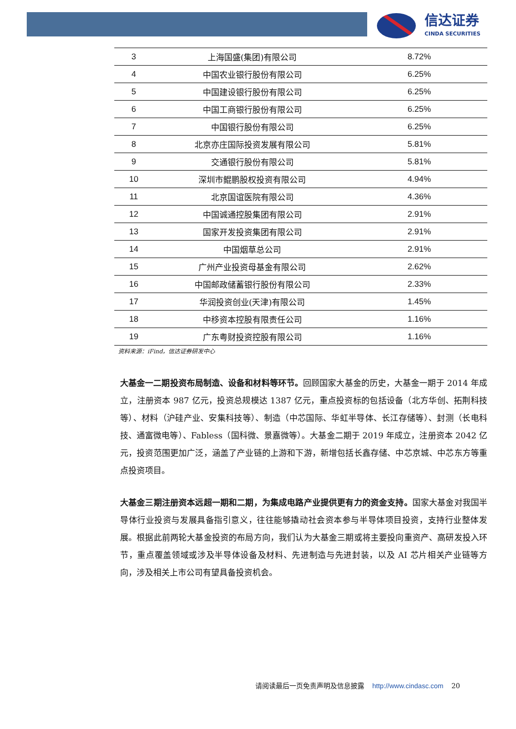信达证券
CINDA SECURITIES
| 3 | 上海国盛(集团)有限公司 | 8.72% |
| 4 | 中国农业银行股份有限公司 | 6.25% |
| 5 | 中国建设银行股份有限公司 | 6.25% |
| 6 | 中国工商银行股份有限公司 | 6.25% |
| 7 | 中国银行股份有限公司 | 6.25% |
| 8 | 北京亦庄国际投资发展有限公司 | 5.81% |
| 9 | 交通银行股份有限公司 | 5.81% |
| 10 | 深圳市鲲鹏股权投资有限公司 | 4.94% |
| 11 | 北京国谊医院有限公司 | 4.36% |
| 12 | 中国诚通控股集团有限公司 | 2.91% |
| 13 | 国家开发投资集团有限公司 | 2.91% |
| 14 | 中国烟草总公司 | 2.91% |
| 15 | 广州产业投资母基金有限公司 | 2.62% |
| 16 | 中国邮政储蓄银行股份有限公司 | 2.33% |
| 17 | 华润投资创业(天津)有限公司 | 1.45% |
| 18 | 中移资本控股有限责任公司 | 1.16% |
| 19 | 广东粤财投资控股有限公司 | 1.16% |
资料来源：iFind，信达证券研发中心
大基金一二期投资布局制造、设备和材料等环节。回顾国家大基金的历史，大基金一期于 2014 年成立，注册资本 987 亿元，投资总规模达 1387 亿元，重点投资标的包括设备（北方华创、拓荆科技等）、材料（沪硅产业、安集科技等）、制造（中芯国际、华虹半导体、长江存储等）、封测（长电科技、通富微电等）、Fabless（国科微、景嘉微等）。大基金二期于 2019 年成立，注册资本 2042 亿元，投资范围更加广泛，涵盖了产业链的上游和下游，新增包括长鑫存储、中芯京城、中芯东方等重点投资项目。
大基金三期注册资本远超一期和二期，为集成电路产业提供更有力的资金支持。国家大基金对我国半导体行业投资与发展具备指引意义，往往能够撬动社会资本参与半导体项目投资，支持行业整体发展。根据此前两轮大基金投资的布局方向，我们认为大基金三期或将主要投向重资产、高研发投入环节，重点覆盖领域或涉及半导体设备及材料、先进制造与先进封装，以及 AI 芯片相关产业链等方向，涉及相关上市公司有望具备投资机会。
请阅读最后一页免责声明及信息披露 http://www.cindasc.com 20